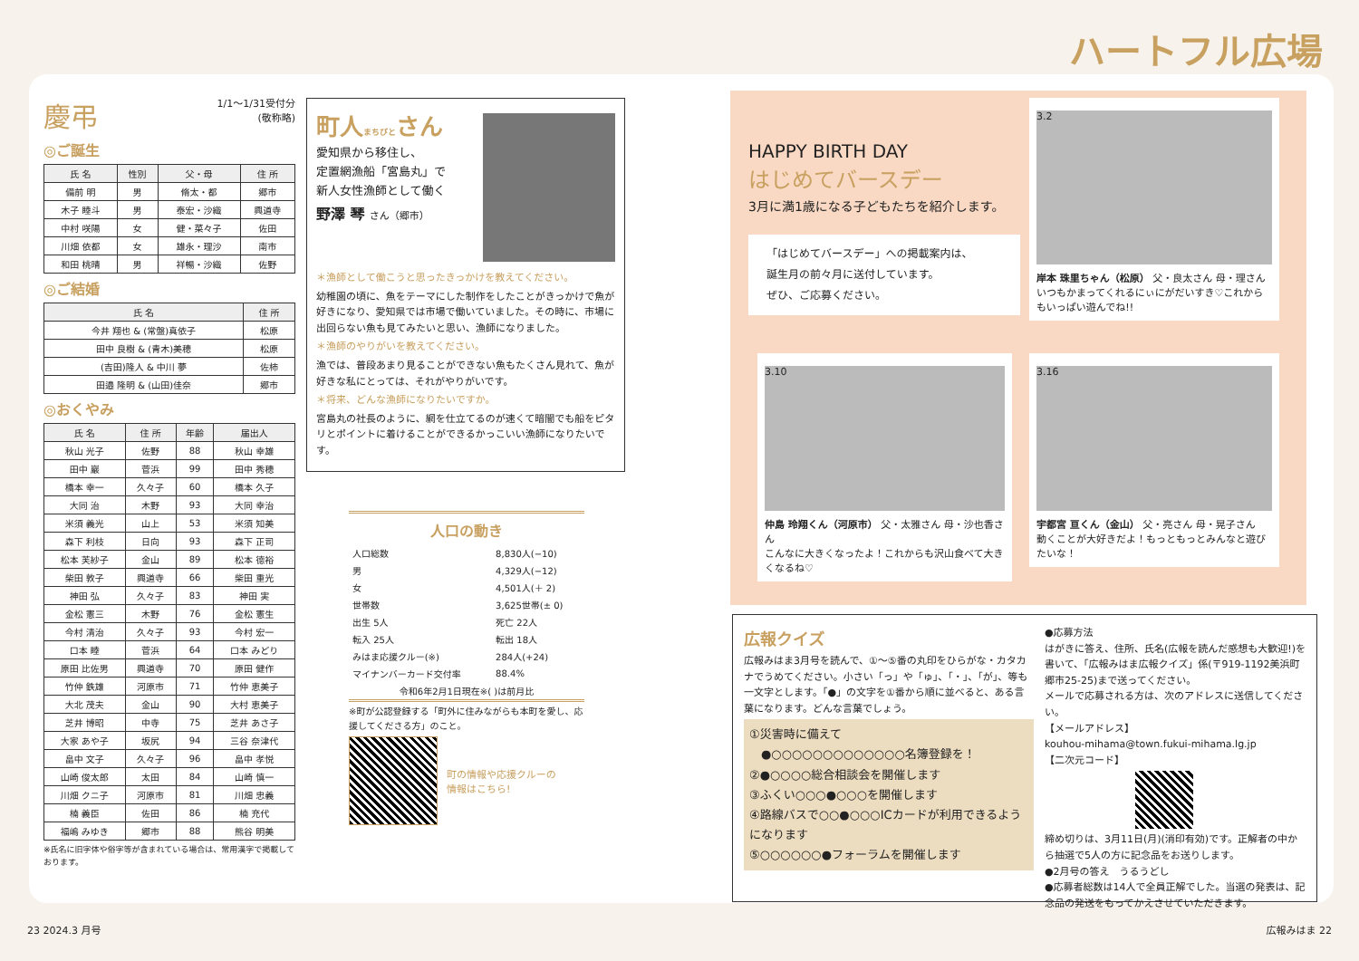ハートフル広場
慶弔 1/1〜1/31受付分
(敬称略)
◎ご誕生
| 氏 名 | 性別 | 父・母 | 住 所 |
| --- | --- | --- | --- |
| 備前 明 | 男 | 脩太・都 | 郷市 |
| 木子 睦斗 | 男 | 泰宏・沙織 | 興道寺 |
| 中村 咲陽 | 女 | 健・菜々子 | 佐田 |
| 川畑 依都 | 女 | 雄永・理沙 | 南市 |
| 和田 桃晴 | 男 | 祥暢・沙織 | 佐野 |
◎ご結婚
| 氏 名 | 住 所 |
| --- | --- |
| 今井 翔也 & (常盤)真依子 | 松原 |
| 田中 良樹 & (青木)美穂 | 松原 |
| (吉田)隆人 & 中川 夢 | 佐柿 |
| 田邉 隆明 & (山田)佳奈 | 郷市 |
◎おくやみ
| 氏 名 | 住 所 | 年齢 | 届出人 |
| --- | --- | --- | --- |
| 秋山 光子 | 佐野 | 88 | 秋山 幸雄 |
| 田中 巖 | 菅浜 | 99 | 田中 秀穂 |
| 橋本 幸一 | 久々子 | 60 | 橋本 久子 |
| 大同 治 | 木野 | 93 | 大同 幸治 |
| 米須 義光 | 山上 | 53 | 米須 知美 |
| 森下 利枝 | 日向 | 93 | 森下 正司 |
| 松本 芙紗子 | 金山 | 89 | 松本 德裕 |
| 柴田 敦子 | 興道寺 | 66 | 柴田 重光 |
| 神田 弘 | 久々子 | 83 | 神田 実 |
| 金松 憲三 | 木野 | 76 | 金松 憲生 |
| 今村 清治 | 久々子 | 93 | 今村 宏一 |
| 口本 睦 | 菅浜 | 64 | 口本 みどり |
| 原田 比佐男 | 興道寺 | 70 | 原田 健作 |
| 竹仲 鉄雄 | 河原市 | 71 | 竹仲 恵美子 |
| 大北 茂夫 | 金山 | 90 | 大村 恵美子 |
| 芝井 博昭 | 中寺 | 75 | 芝井 あさ子 |
| 大家 あや子 | 坂尻 | 94 | 三谷 奈津代 |
| 畠中 文子 | 久々子 | 96 | 畠中 孝悦 |
| 山崎 俊太郎 | 太田 | 84 | 山崎 慎一 |
| 川畑 クニ子 | 河原市 | 81 | 川畑 忠義 |
| 楠 義臣 | 佐田 | 86 | 楠 充代 |
| 福嶋 みゆき | 郷市 | 88 | 熊谷 明美 |
※氏名に旧字体や俗字等が含まれている場合は、常用漢字で掲載しております。
町人まちびとさん
愛知県から移住し、
定置網漁船「宮島丸」で
新人女性漁師として働く
野澤 琴 さん（郷市）
＊漁師として働こうと思ったきっかけを教えてください。
幼稚園の頃に、魚をテーマにした制作をしたことがきっかけで魚が好きになり、愛知県では市場で働いていました。その時に、市場に出回らない魚も見てみたいと思い、漁師になりました。
＊漁師のやりがいを教えてください。
漁では、普段あまり見ることができない魚もたくさん見れて、魚が好きな私にとっては、それがやりがいです。
＊将来、どんな漁師になりたいですか。
宮島丸の社長のように、網を仕立てるのが速くて暗闇でも船をピタリとポイントに着けることができるかっこいい漁師になりたいです。
人口の動き
| 人口総数 | 8,830人(−10) |
| 男 | 4,329人(−12) |
| 女 | 4,501人(＋ 2) |
| 世帯数 | 3,625世帯(± 0) |
| 出生 5人 | 死亡 22人 |
| 転入 25人 | 転出 18人 |
| みはま応援クルー(※) | 284人(+24) |
| マイナンバーカード交付率 | 88.4% |
令和6年2月1日現在※( )は前月比
※町が公認登録する「町外に住みながらも本町を愛し、応援してくださる方」のこと。
町の情報や応援クルーの
情報はこちら!
HAPPY BIRTH DAY
はじめてバースデー
3月に満1歳になる子どもたちを紹介します。
「はじめてバースデー」への掲載案内は、
誕生月の前々月に送付しています。
ぜひ、ご応募ください。
3.2
岸本 珠里ちゃん（松原） 父・良太さん 母・理さん
いつもかまってくれるにぃにがだいすき♡これからもいっぱい遊んでね!!
3.10
仲島 玲翔くん（河原市） 父・太雅さん 母・沙也香さん
こんなに大きくなったよ！これからも沢山食べて大きくなるね♡
3.16
宇都宮 亘くん（金山） 父・亮さん 母・晃子さん
動くことが大好きだよ！もっともっとみんなと遊びたいな！
広報クイズ
広報みはま3月号を読んで、①〜⑤番の丸印をひらがな・カタカナでうめてください。小さい「っ」や「ゅ」、「・」、「が」、等も一文字とします。「●」の文字を①番から順に並べると、ある言葉になります。どんな言葉でしょう。
①災害時に備えて
　●○○○○○○○○○○○○○名簿登録を！
②●○○○○総合相談会を開催します
③ふくい○○○●○○○を開催します
④路線バスで○○●○○○ICカードが利用できるようになります
⑤○○○○○○●フォーラムを開催します
●応募方法
はがきに答え、住所、氏名(広報を読んだ感想も大歓迎!)を書いて、「広報みはま広報クイズ」係(〒919-1192美浜町郷市25-25)まで送ってください。
メールで応募される方は、次のアドレスに送信してください。
【メールアドレス】
kouhou-mihama@town.fukui-mihama.lg.jp
【二次元コード】
締め切りは、3月11日(月)(消印有効)です。正解者の中から抽選で5人の方に記念品をお送りします。
●2月号の答え　うるうどし
●応募者総数は14人で全員正解でした。当選の発表は、記念品の発送をもってかえさせていただきます。
23 2024.3 月号 広報みはま 22